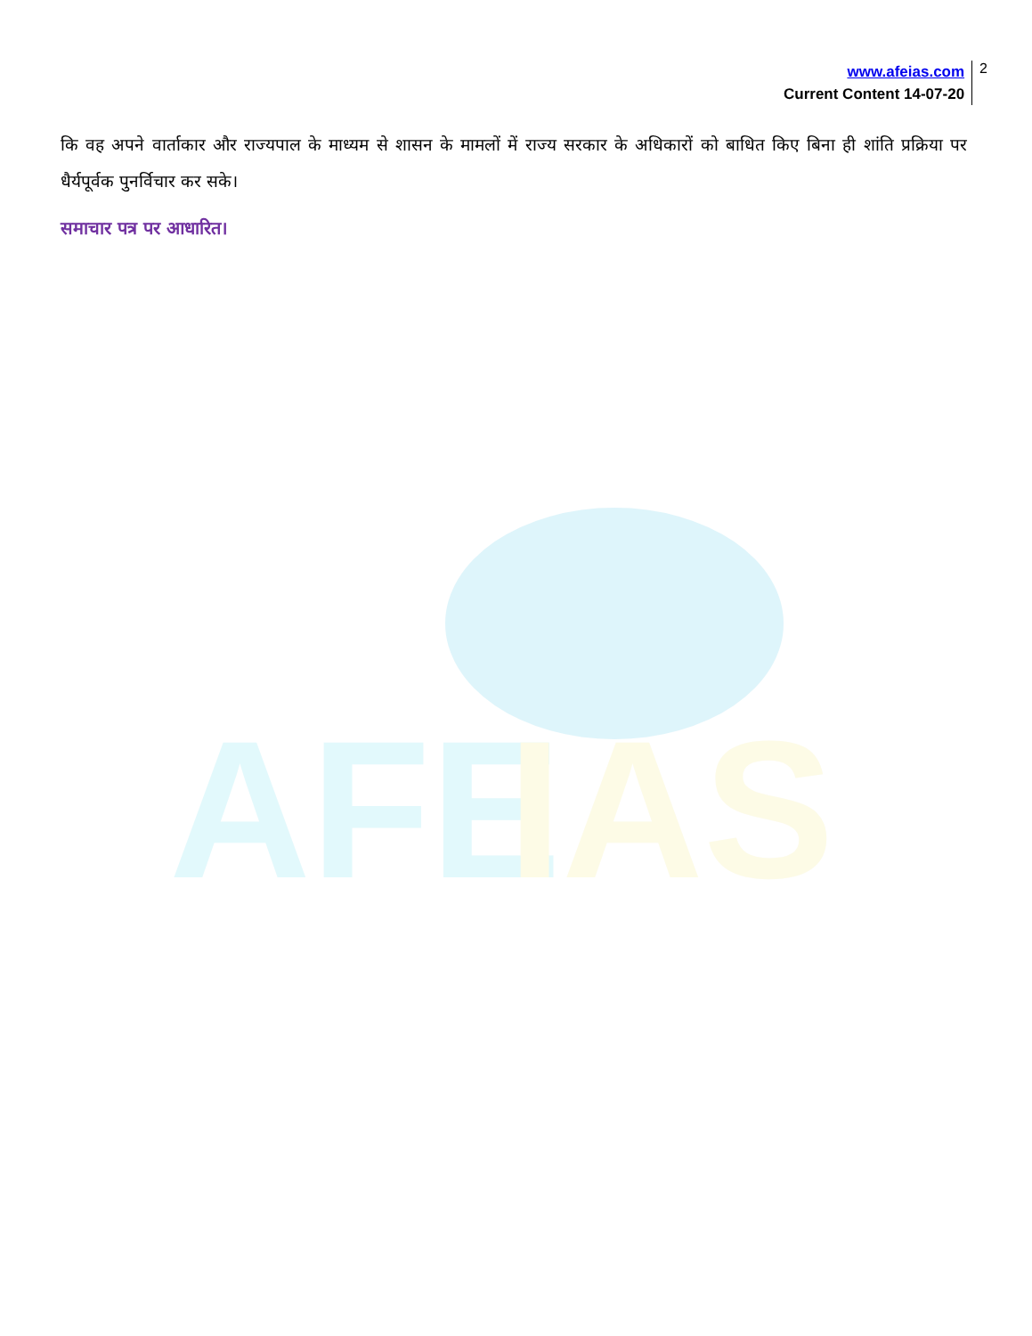AFE
IAS
www.afeias.com
Current Content 14-07-20
2
कि वह अपने वार्ताकार और राज्यपाल के माध्यम से शासन के मामलों में राज्य सरकार के अधिकारों को बाधित किए बिना ही शांति प्रक्रिया पर धैर्यपूर्वक पुनर्विचार कर सके।
समाचार पत्र पर आधारित।